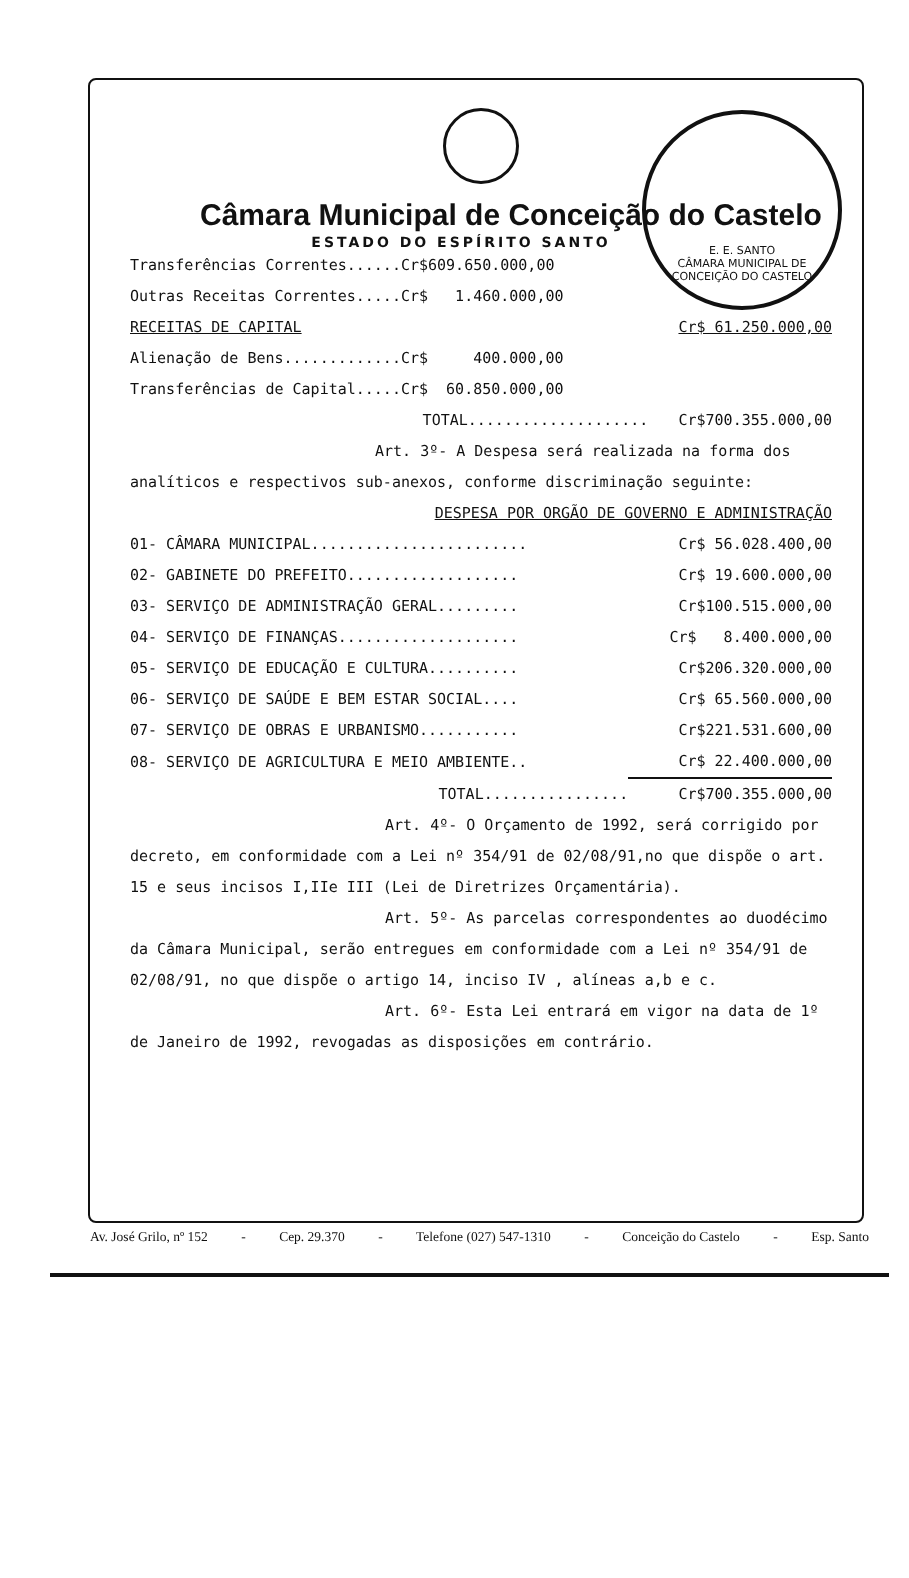E. E. SANTO
CÂMARA MUNICIPAL DE CONCEIÇÃO DO CASTELO
Câmara Municipal de Conceição do Castelo
ESTADO DO ESPÍRITO SANTO
| Transferências Correntes......Cr$609.650.000,00 | |
| Outras Receitas Correntes.....Cr$ 1.460.000,00 | |
| RECEITAS DE CAPITAL | Cr$ 61.250.000,00 |
| Alienação de Bens.............Cr$ 400.000,00 | |
| Transferências de Capital.....Cr$ 60.850.000,00 | |
| TOTAL.................... | Cr$700.355.000,00 |
Art. 3º- A Despesa será realizada na forma dos analíticos e respectivos sub-anexos, conforme discriminação seguinte:
DESPESA POR ORGÃO DE GOVERNO E ADMINISTRAÇÃO
| 01- CÂMARA MUNICIPAL........................ | Cr$ 56.028.400,00 |
| 02- GABINETE DO PREFEITO................... | Cr$ 19.600.000,00 |
| 03- SERVIÇO DE ADMINISTRAÇÃO GERAL......... | Cr$100.515.000,00 |
| 04- SERVIÇO DE FINANÇAS.................... | Cr$ 8.400.000,00 |
| 05- SERVIÇO DE EDUCAÇÃO E CULTURA.......... | Cr$206.320.000,00 |
| 06- SERVIÇO DE SAÚDE E BEM ESTAR SOCIAL.... | Cr$ 65.560.000,00 |
| 07- SERVIÇO DE OBRAS E URBANISMO........... | Cr$221.531.600,00 |
| 08- SERVIÇO DE AGRICULTURA E MEIO AMBIENTE.. | Cr$ 22.400.000,00 |
| TOTAL................ | Cr$700.355.000,00 |
Art. 4º- O Orçamento de 1992, será corrigido por decreto, em conformidade com a Lei nº 354/91 de 02/08/91,no que dispõe o art. 15 e seus incisos I,IIe III (Lei de Diretrizes Orçamentária).
Art. 5º- As parcelas correspondentes ao duodécimo da Câmara Municipal, serão entregues em conformidade com a Lei nº 354/91 de 02/08/91, no que dispõe o artigo 14, inciso IV , alíneas a,b e c.
Art. 6º- Esta Lei entrará em vigor na data de 1º de Janeiro de 1992, revogadas as disposições em contrário.
Av. José Grilo, nº 152 - Cep. 29.370 - Telefone (027) 547-1310 - Conceição do Castelo - Esp. Santo